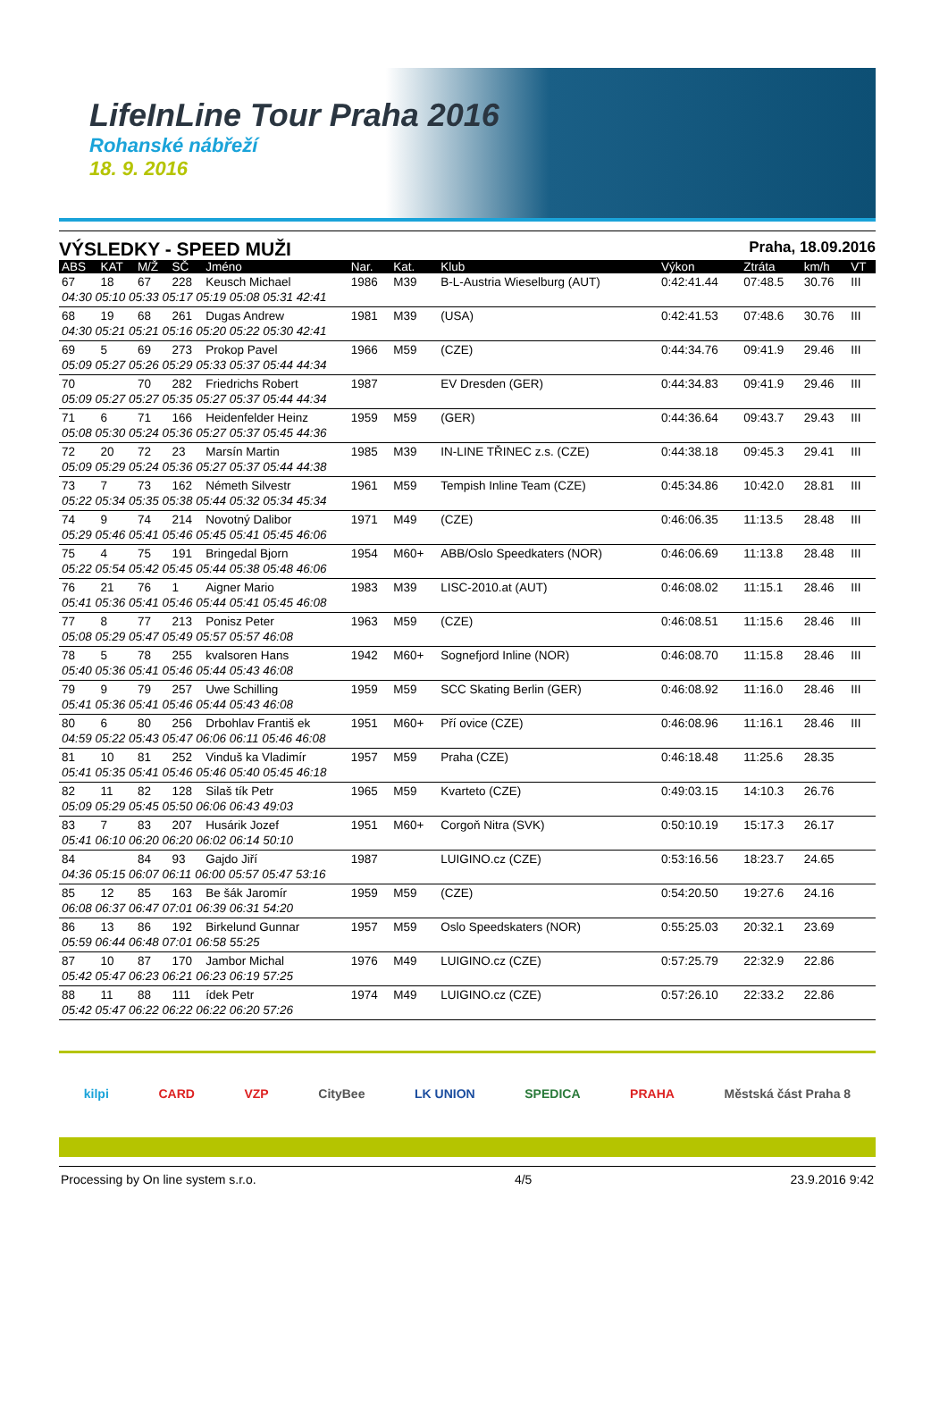LifeInLine Tour Praha 2016
Rohanské nábřeží
18. 9. 2016
VÝSLEDKY - SPEED MUŽI Praha, 18.09.2016
| ABS | KAT | M/Ž | SČ | Jméno | Nar. | Kat. | Klub | Výkon | Ztráta | km/h | VT |
| --- | --- | --- | --- | --- | --- | --- | --- | --- | --- | --- | --- |
| 67 | 18 | 67 | 228 | Keusch Michael | 1986 | M39 | B-L-Austria Wieselburg (AUT) | 0:42:41.44 | 07:48.5 | 30.76 | III |
| 04:30 05:10 05:33 05:17 05:19 05:08 05:31 42:41 | | | | | | | | | | | |
| 68 | 19 | 68 | 261 | Dugas Andrew | 1981 | M39 | (USA) | 0:42:41.53 | 07:48.6 | 30.76 | III |
| 04:30 05:21 05:21 05:16 05:20 05:22 05:30 42:41 | | | | | | | | | | | |
| 69 | 5 | 69 | 273 | Prokop Pavel | 1966 | M59 | (CZE) | 0:44:34.76 | 09:41.9 | 29.46 | III |
| 05:09 05:27 05:26 05:29 05:33 05:37 05:44 44:34 | | | | | | | | | | | |
| 70 | | 70 | 282 | Friedrichs Robert | 1987 | | EV Dresden (GER) | 0:44:34.83 | 09:41.9 | 29.46 | III |
| 05:09 05:27 05:27 05:35 05:27 05:37 05:44 44:34 | | | | | | | | | | | |
| 71 | 6 | 71 | 166 | Heidenfelder Heinz | 1959 | M59 | (GER) | 0:44:36.64 | 09:43.7 | 29.43 | III |
| 05:08 05:30 05:24 05:36 05:27 05:37 05:45 44:36 | | | | | | | | | | | |
| 72 | 20 | 72 | 23 | Marsín Martin | 1985 | M39 | IN-LINE TŘINEC z.s. (CZE) | 0:44:38.18 | 09:45.3 | 29.41 | III |
| 05:09 05:29 05:24 05:36 05:27 05:37 05:44 44:38 | | | | | | | | | | | |
| 73 | 7 | 73 | 162 | Németh Silvestr | 1961 | M59 | Tempish Inline Team (CZE) | 0:45:34.86 | 10:42.0 | 28.81 | III |
| 05:22 05:34 05:35 05:38 05:44 05:32 05:34 45:34 | | | | | | | | | | | |
| 74 | 9 | 74 | 214 | Novotný Dalibor | 1971 | M49 | (CZE) | 0:46:06.35 | 11:13.5 | 28.48 | III |
| 05:29 05:46 05:41 05:46 05:45 05:41 05:45 46:06 | | | | | | | | | | | |
| 75 | 4 | 75 | 191 | Bringedal Bjorn | 1954 | M60+ | ABB/Oslo Speedkaters (NOR) | 0:46:06.69 | 11:13.8 | 28.48 | III |
| 05:22 05:54 05:42 05:45 05:44 05:38 05:48 46:06 | | | | | | | | | | | |
| 76 | 21 | 76 | 1 | Aigner Mario | 1983 | M39 | LISC-2010.at (AUT) | 0:46:08.02 | 11:15.1 | 28.46 | III |
| 05:41 05:36 05:41 05:46 05:44 05:41 05:45 46:08 | | | | | | | | | | | |
| 77 | 8 | 77 | 213 | Ponisz Peter | 1963 | M59 | (CZE) | 0:46:08.51 | 11:15.6 | 28.46 | III |
| 05:08 05:29 05:47 05:49 05:57 05:57 46:08 | | | | | | | | | | | |
| 78 | 5 | 78 | 255 | kvalsoren Hans | 1942 | M60+ | Sognefjord Inline (NOR) | 0:46:08.70 | 11:15.8 | 28.46 | III |
| 05:40 05:36 05:41 05:46 05:44 05:43 46:08 | | | | | | | | | | | |
| 79 | 9 | 79 | 257 | Uwe Schilling | 1959 | M59 | SCC Skating Berlin (GER) | 0:46:08.92 | 11:16.0 | 28.46 | III |
| 05:41 05:36 05:41 05:46 05:44 05:43 46:08 | | | | | | | | | | | |
| 80 | 6 | 80 | 256 | Drbohlav Františ ek | 1951 | M60+ | Pří ovice (CZE) | 0:46:08.96 | 11:16.1 | 28.46 | III |
| 04:59 05:22 05:43 05:47 06:06 06:11 05:46 46:08 | | | | | | | | | | | |
| 81 | 10 | 81 | 252 | Vinduš ka Vladimír | 1957 | M59 | Praha (CZE) | 0:46:18.48 | 11:25.6 | 28.35 | |
| 05:41 05:35 05:41 05:46 05:46 05:40 05:45 46:18 | | | | | | | | | | | |
| 82 | 11 | 82 | 128 | Silaš tík Petr | 1965 | M59 | Kvarteto (CZE) | 0:49:03.15 | 14:10.3 | 26.76 | |
| 05:09 05:29 05:45 05:50 06:06 06:43 49:03 | | | | | | | | | | | |
| 83 | 7 | 83 | 207 | Husárik Jozef | 1951 | M60+ | Corgoň Nitra (SVK) | 0:50:10.19 | 15:17.3 | 26.17 | |
| 05:41 06:10 06:20 06:20 06:02 06:14 50:10 | | | | | | | | | | | |
| 84 | | 84 | 93 | Gajdo Jiří | 1987 | | LUIGINO.cz (CZE) | 0:53:16.56 | 18:23.7 | 24.65 | |
| 04:36 05:15 06:07 06:11 06:00 05:57 05:47 53:16 | | | | | | | | | | | |
| 85 | 12 | 85 | 163 | Be šák Jaromír | 1959 | M59 | (CZE) | 0:54:20.50 | 19:27.6 | 24.16 | |
| 06:08 06:37 06:47 07:01 06:39 06:31 54:20 | | | | | | | | | | | |
| 86 | 13 | 86 | 192 | Birkelund Gunnar | 1957 | M59 | Oslo Speedskaters (NOR) | 0:55:25.03 | 20:32.1 | 23.69 | |
| 05:59 06:44 06:48 07:01 06:58 55:25 | | | | | | | | | | | |
| 87 | 10 | 87 | 170 | Jambor Michal | 1976 | M49 | LUIGINO.cz (CZE) | 0:57:25.79 | 22:32.9 | 22.86 | |
| 05:42 05:47 06:23 06:21 06:23 06:19 57:25 | | | | | | | | | | | |
| 88 | 11 | 88 | 111 | ídek Petr | 1974 | M49 | LUIGINO.cz (CZE) | 0:57:26.10 | 22:33.2 | 22.86 | |
| 05:42 05:47 06:22 06:22 06:22 06:20 57:26 | | | | | | | | | | | |
kilpi CARD VZP CityBee LK UNION SPEDICA PRAHA Městská část Praha 8
Processing by On line system s.r.o. 4/5 23.9.2016 9:42